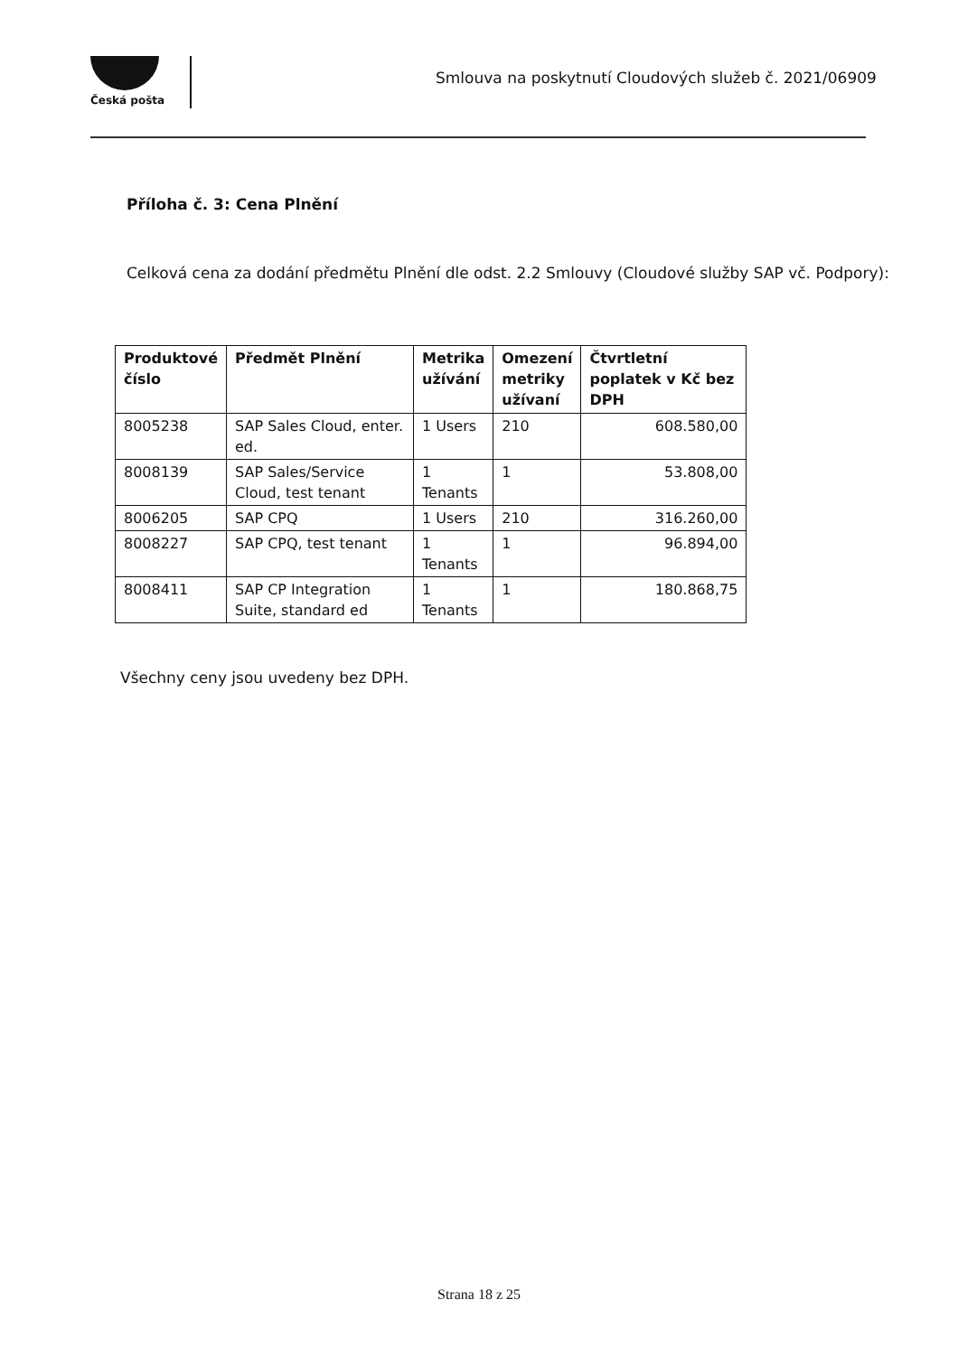Česká pošta
Smlouva na poskytnutí Cloudových služeb č. 2021/06909
Příloha č. 3: Cena Plnění
Celková cena za dodání předmětu Plnění dle odst. 2.2 Smlouvy (Cloudové služby SAP vč. Podpory):
| Produktové číslo | Předmět Plnění | Metrika užívání | Omezení metriky užívaní | Čtvrtletní poplatek v Kč bez DPH |
| --- | --- | --- | --- | --- |
| 8005238 | SAP Sales Cloud, enter. ed. | 1 Users | 210 | 608.580,00 |
| 8008139 | SAP Sales/Service Cloud, test tenant | 1 Tenants | 1 | 53.808,00 |
| 8006205 | SAP CPQ | 1 Users | 210 | 316.260,00 |
| 8008227 | SAP CPQ, test tenant | 1 Tenants | 1 | 96.894,00 |
| 8008411 | SAP CP Integration Suite, standard ed | 1 Tenants | 1 | 180.868,75 |
Všechny ceny jsou uvedeny bez DPH.
Strana 18 z 25